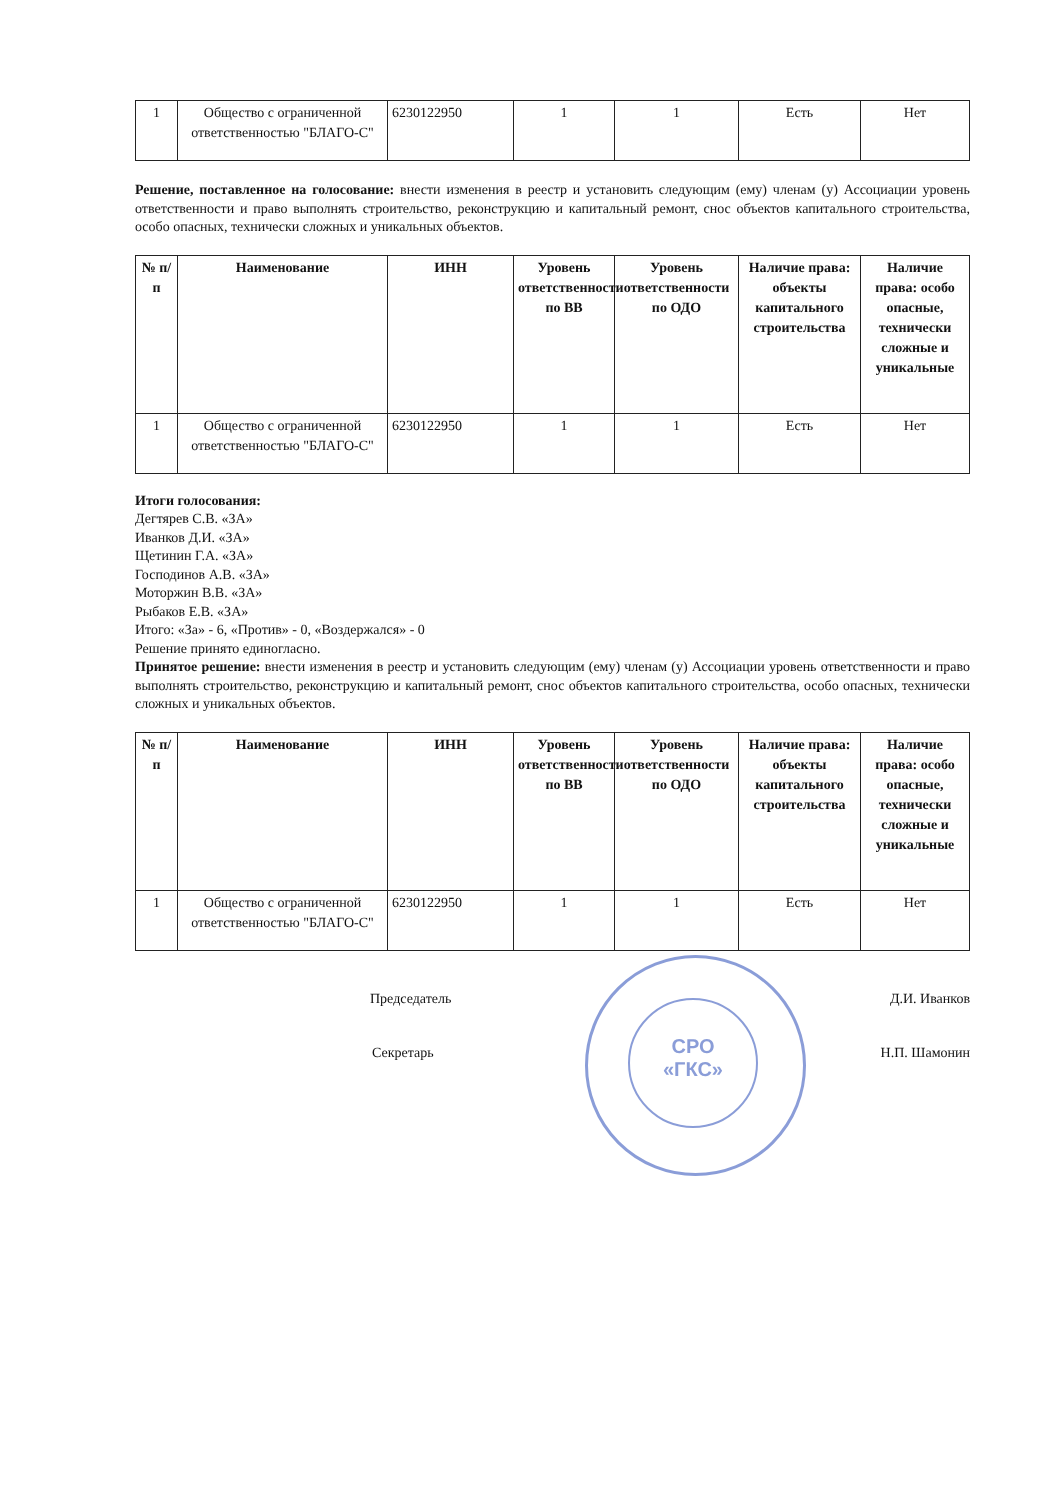| 1 | Общество с ограниченной ответственностью "БЛАГО-С" | 6230122950 | 1 | 1 | Есть | Нет |
Решение, поставленное на голосование: внести изменения в реестр и установить следующим (ему) членам (у) Ассоциации уровень ответственности и право выполнять строительство, реконструкцию и капитальный ремонт, снос объектов капитального строительства, особо опасных, технически сложных и уникальных объектов.
| № п/п | Наименование | ИНН | Уровень ответственности по ВВ | Уровень ответственности по ОДО | Наличие права: объекты капитального строительства | Наличие права: особо опасные, технически сложные и уникальные |
| --- | --- | --- | --- | --- | --- | --- |
| 1 | Общество с ограниченной ответственностью "БЛАГО-С" | 6230122950 | 1 | 1 | Есть | Нет |
Итоги голосования:
Дегтярев С.В. «ЗА»
Иванков Д.И. «ЗА»
Щетинин Г.А. «ЗА»
Господинов А.В. «ЗА»
Моторжин В.В. «ЗА»
Рыбаков Е.В. «ЗА»
Итого: «За» - 6, «Против» - 0, «Воздержался» - 0
Решение принято единогласно.
Принятое решение: внести изменения в реестр и установить следующим (ему) членам (у) Ассоциации уровень ответственности и право выполнять строительство, реконструкцию и капитальный ремонт, снос объектов капитального строительства, особо опасных, технически сложных и уникальных объектов.
| № п/п | Наименование | ИНН | Уровень ответственности по ВВ | Уровень ответственности по ОДО | Наличие права: объекты капитального строительства | Наличие права: особо опасные, технически сложные и уникальные |
| --- | --- | --- | --- | --- | --- | --- |
| 1 | Общество с ограниченной ответственностью "БЛАГО-С" | 6230122950 | 1 | 1 | Есть | Нет |
Председатель Д.И. Иванков
Секретарь Н.П. Шамонин
СРО
«ГКС»